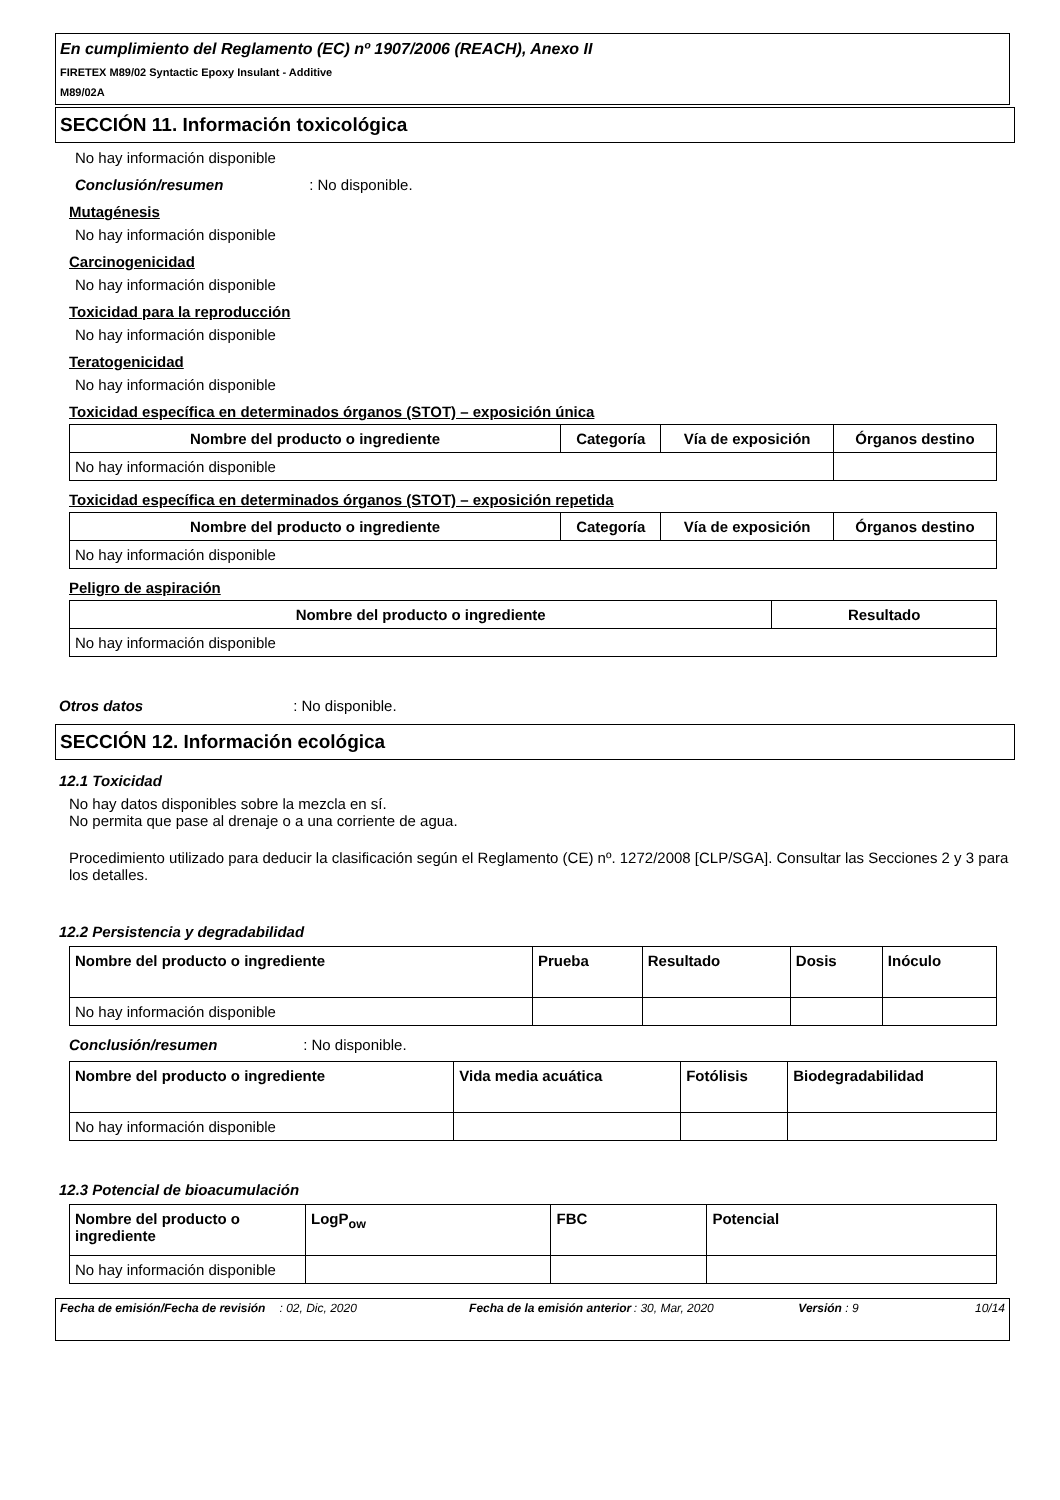En cumplimiento del Reglamento (EC) nº 1907/2006 (REACH), Anexo II
FIRETEX M89/02 Syntactic Epoxy Insulant - Additive
M89/02A
SECCIÓN 11. Información toxicológica
No hay información disponible
Conclusión/resumen : No disponible.
Mutagénesis
No hay información disponible
Carcinogenicidad
No hay información disponible
Toxicidad para la reproducción
No hay información disponible
Teratogenicidad
No hay información disponible
Toxicidad específica en determinados órganos (STOT) – exposición única
| Nombre del producto o ingrediente | Categoría | Vía de exposición | Órganos destino |
| --- | --- | --- | --- |
| No hay información disponible | | | |
Toxicidad específica en determinados órganos (STOT) – exposición repetida
| Nombre del producto o ingrediente | Categoría | Vía de exposición | Órganos destino |
| --- | --- | --- | --- |
| No hay información disponible | | | |
Peligro de aspiración
| Nombre del producto o ingrediente | Resultado |
| --- | --- |
| No hay información disponible | |
Otros datos : No disponible.
SECCIÓN 12. Información ecológica
12.1 Toxicidad
No hay datos disponibles sobre la mezcla en sí.
No permita que pase al drenaje o a una corriente de agua.
Procedimiento utilizado para deducir la clasificación según el Reglamento (CE) nº. 1272/2008 [CLP/SGA]. Consultar las Secciones 2 y 3 para los detalles.
12.2 Persistencia y degradabilidad
| Nombre del producto o ingrediente | Prueba | Resultado | Dosis | Inóculo |
| --- | --- | --- | --- | --- |
| No hay información disponible | | | | |
Conclusión/resumen : No disponible.
| Nombre del producto o ingrediente | Vida media acuática | Fotólisis | Biodegradabilidad |
| --- | --- | --- | --- |
| No hay información disponible | | | |
12.3 Potencial de bioacumulación
| Nombre del producto o ingrediente | LogP<sub>ow</sub> | FBC | Potencial |
| --- | --- | --- | --- |
| No hay información disponible | | | |
Fecha de emisión/Fecha de revisión: 02, Dic, 2020 Fecha de la emisión anterior: 30, Mar, 2020 Versión : 9 10/14